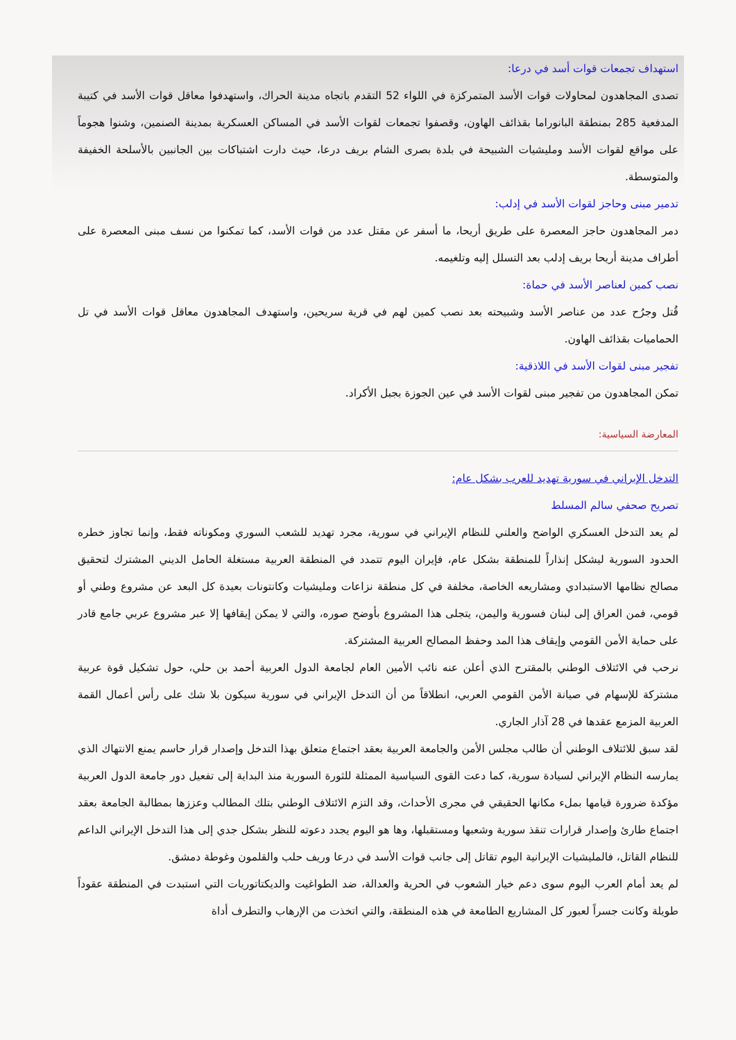استهداف تجمعات قوات أسد في درعا:
تصدى المجاهدون لمحاولات قوات الأسد المتمركزة في اللواء 52 التقدم باتجاه مدينة الحراك، واستهدفوا معاقل قوات الأسد في كتيبة المدفعية 285 بمنطقة البانوراما بقذائف الهاون، وقصفوا تجمعات لقوات الأسد في المساكن العسكرية بمدينة الصنمين، وشنوا هجوماً على مواقع لقوات الأسد ومليشيات الشبيحة في بلدة بصرى الشام بريف درعا، حيث دارت اشتباكات بين الجانبين بالأسلحة الخفيفة والمتوسطة.
تدمير مبنى وحاجز لقوات الأسد في إدلب:
دمر المجاهدون حاجز المعصرة على طريق أريحا، ما أسفر عن مقتل عدد من قوات الأسد، كما تمكنوا من نسف مبنى المعصرة على أطراف مدينة أريحا بريف إدلب بعد التسلل إليه وتلغيمه.
نصب كمين لعناصر الأسد في حماة:
قُتل وجرُح عدد من عناصر الأسد وشبيحته بعد نصب كمين لهم في قرية سريحين، واستهدف المجاهدون معاقل قوات الأسد في تل الحماميات بقذائف الهاون.
تفجير مبنى لقوات الأسد في اللاذقية:
تمكن المجاهدون من تفجير مبنى لقوات الأسد في عين الجوزة بجبل الأكراد.
المعارضة السياسية:
التدخل الإيراني في سورية تهديد للعرب بشكل عام:
تصريح صحفي سالم المسلط
لم يعد التدخل العسكري الواضح والعلني للنظام الإيراني في سورية، مجرد تهديد للشعب السوري ومكوناته فقط، وإنما تجاوز خطره الحدود السورية ليشكل إنذاراً للمنطقة بشكل عام، فإيران اليوم تتمدد في المنطقة العربية مستغلة الحامل الديني المشترك لتحقيق مصالح نظامها الاستبدادي ومشاريعه الخاصة، مخلفة في كل منطقة نزاعات ومليشيات وكانتونات بعيدة كل البعد عن مشروع وطني أو قومي، فمن العراق إلى لبنان فسورية واليمن، يتجلى هذا المشروع بأوضح صوره، والتي لا يمكن إيقافها إلا عبر مشروع عربي جامع قادر على حماية الأمن القومي وإيقاف هذا المد وحفظ المصالح العربية المشتركة.
نرحب في الائتلاف الوطني بالمقترح الذي أعلن عنه نائب الأمين العام لجامعة الدول العربية أحمد بن حلي، حول تشكيل قوة عربية مشتركة للإسهام في صيانة الأمن القومي العربي، انطلاقاً من أن التدخل الإيراني في سورية سيكون بلا شك على رأس أعمال القمة العربية المزمع عقدها في 28 آذار الجاري.
لقد سبق للائتلاف الوطني أن طالب مجلس الأمن والجامعة العربية بعقد اجتماع متعلق بهذا التدخل وإصدار قرار حاسم يمنع الانتهاك الذي يمارسه النظام الإيراني لسيادة سورية، كما دعت القوى السياسية الممثلة للثورة السورية منذ البداية إلى تفعيل دور جامعة الدول العربية مؤكدة ضرورة قيامها بملء مكانها الحقيقي في مجرى الأحداث، وقد التزم الائتلاف الوطني بتلك المطالب وعززها بمطالبة الجامعة بعقد اجتماع طارئ وإصدار قرارات تنقذ سورية وشعبها ومستقبلها، وها هو اليوم يجدد دعوته للنظر بشكل جدي إلى هذا التدخل الإيراني الداعم للنظام القاتل، فالمليشيات الإيرانية اليوم تقاتل إلى جانب قوات الأسد في درعا وريف حلب والقلمون وغوطة دمشق.
لم يعد أمام العرب اليوم سوى دعم خيار الشعوب في الحرية والعدالة، ضد الطواغيت والديكتاتوريات التي استبدت في المنطقة عقوداً طويلة وكانت جسراً لعبور كل المشاريع الطامعة في هذه المنطقة، والتي اتخذت من الإرهاب والتطرف أداة